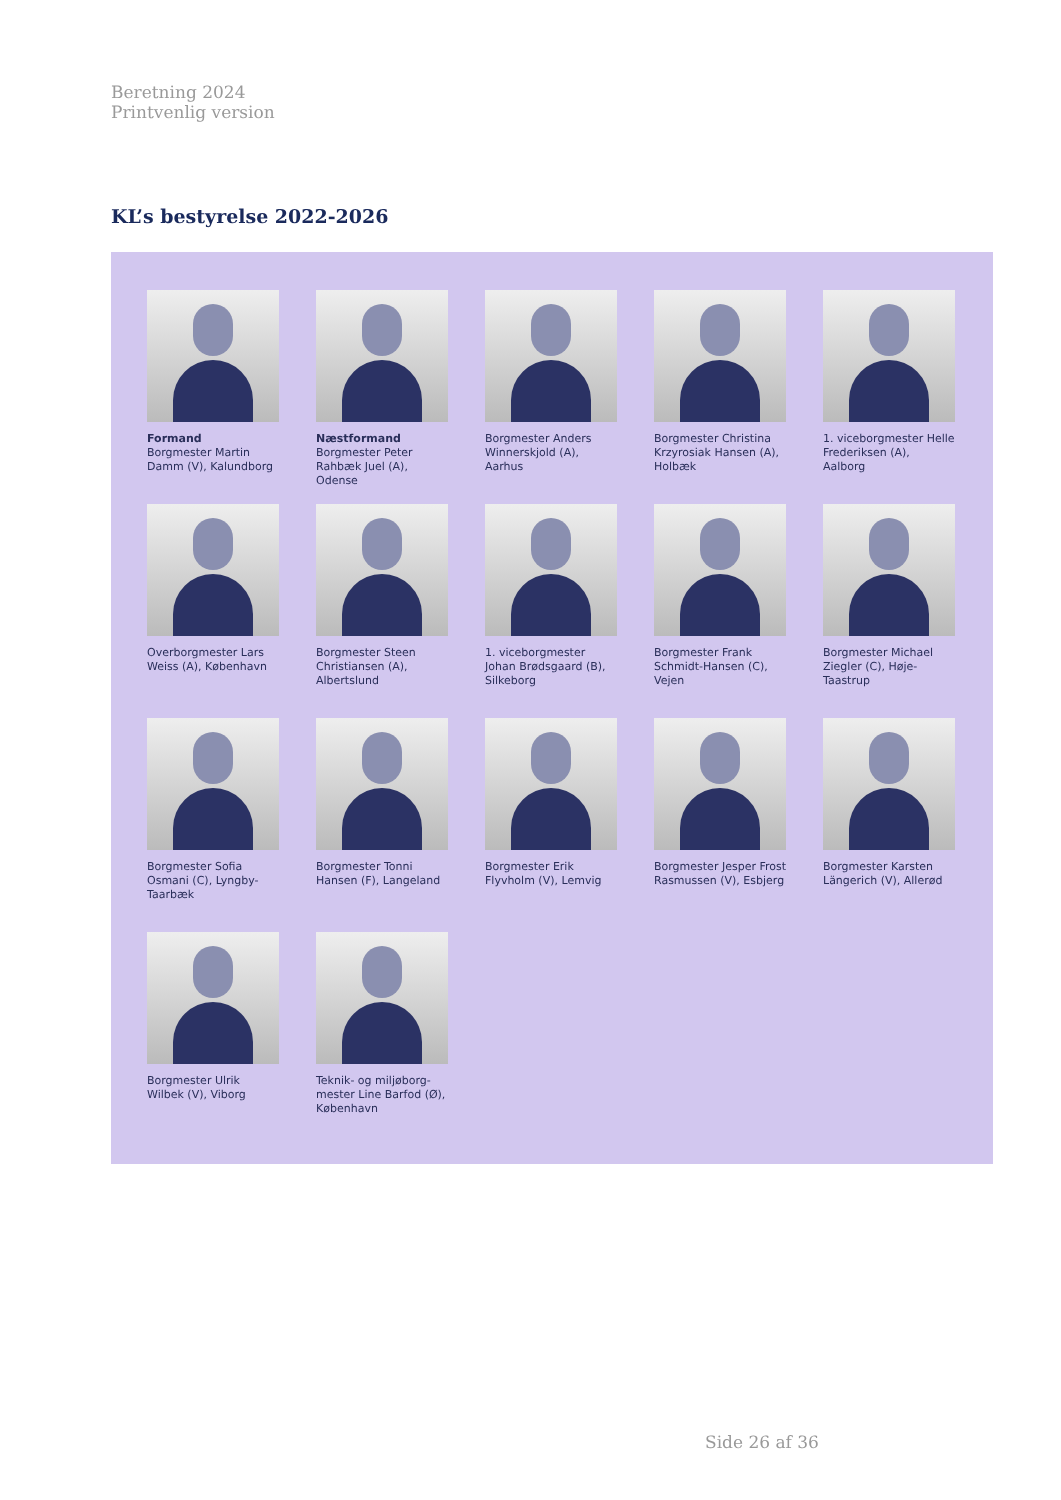Beretning 2024
Printvenlig version
KL’s bestyrelse 2022-2026
Formand
Borgmester Martin Damm (V), Kalundborg
Næstformand
Borgmester Peter Rahbæk Juel (A), Odense
Borgmester Anders Winnerskjold (A), Aarhus
Borgmester Christina Krzyrosiak Hansen (A), Holbæk
1. viceborgmester Helle Frederiksen (A), Aalborg
Overborgmester Lars Weiss (A), København
Borgmester Steen Christiansen (A), Albertslund
1. viceborgmester Johan Brødsgaard (B), Silkeborg
Borgmester Frank Schmidt-Hansen (C), Vejen
Borgmester Michael Ziegler (C), Høje-Taastrup
Borgmester Sofia Osmani (C), Lyngby-Taarbæk
Borgmester Tonni Hansen (F), Langeland
Borgmester Erik Flyvholm (V), Lemvig
Borgmester Jesper Frost Rasmussen (V), Esbjerg
Borgmester Karsten Längerich (V), Allerød
Borgmester Ulrik Wilbek (V), Viborg
Teknik- og miljøborg-mester Line Barfod (Ø), København
Side 26 af 36